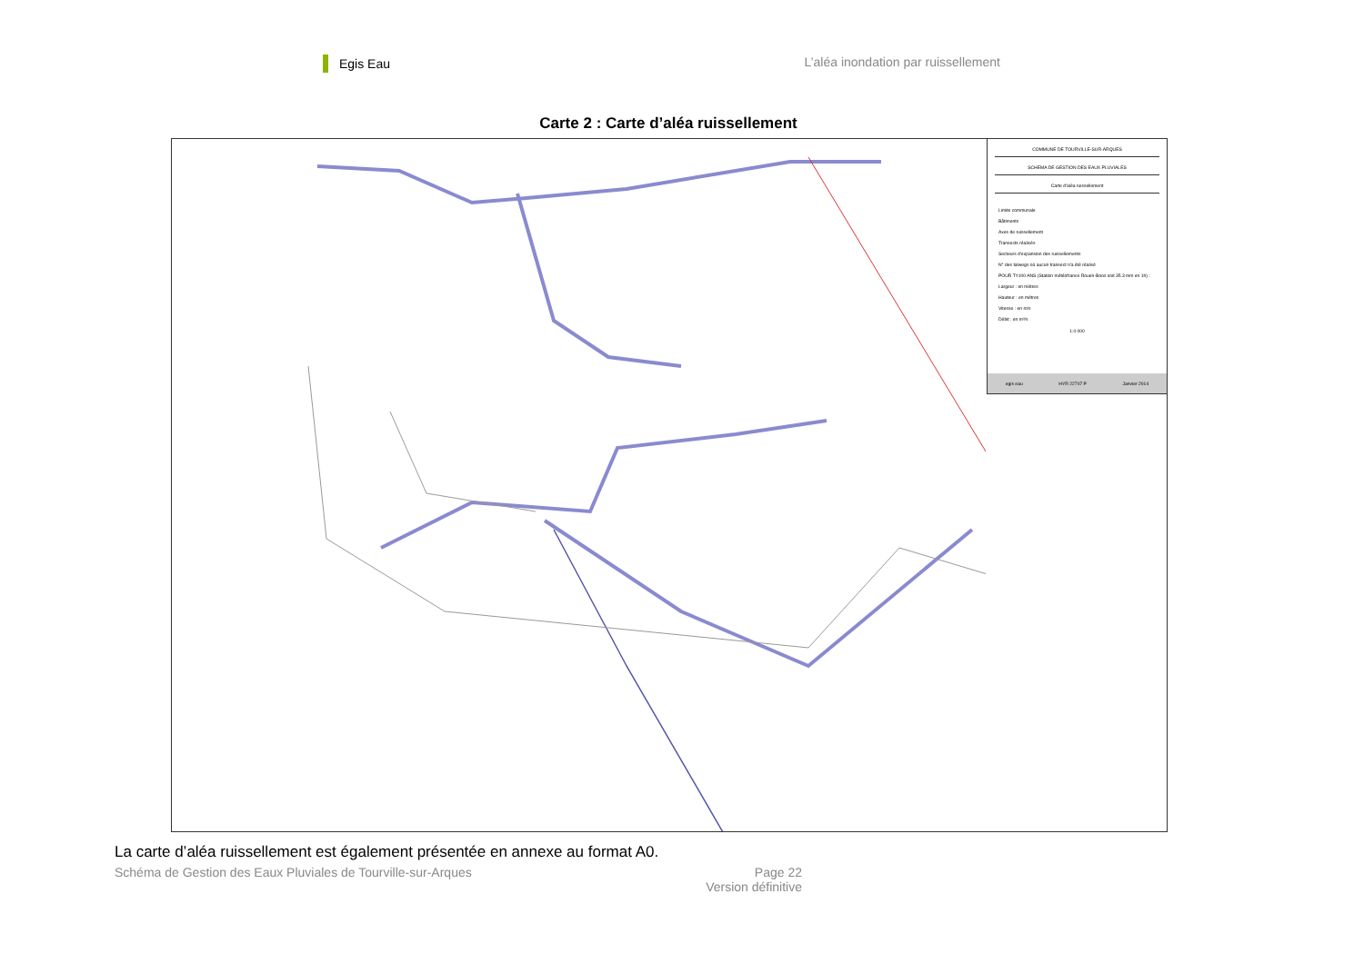Egis Eau
L’aléa inondation par ruissellement
Carte 2 : Carte d’aléa ruissellement
COMMUNE DE TOURVILLE-SUR-ARQUES
SCHEMA DE GESTION DES EAUX PLUVIALES
Carte d'aléa ruissellement
Limite communale
Bâtiments
Axes de ruissellement
Transects réalisés
Secteurs d'expansion des ruissellements
N° des talwegs où aucun transect n'a été réalisé
POUR T=100 ANS (Station météofrance Rouen-Boos soit 35.3 mm en 1h) :
Largeur : en mètres
Hauteur : en mètres
Vitesse : en m/s
Débit : en m³/s
1:4 000
egis eau HYR 22707 P Janvier 2014
La carte d’aléa ruissellement est également présentée en annexe au format A0.
Schéma de Gestion des Eaux Pluviales de Tourville-sur-Arques
Page 22
Version définitive